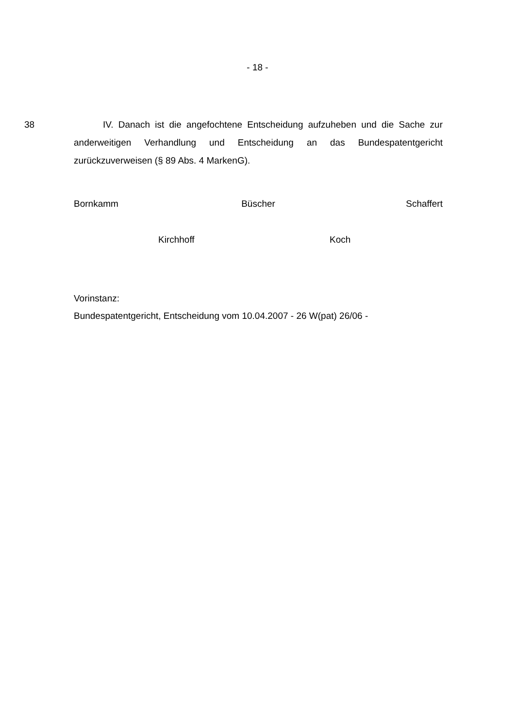- 18 -
38 IV. Danach ist die angefochtene Entscheidung aufzuheben und die Sache zur anderweitigen Verhandlung und Entscheidung an das Bundespatentgericht zurückzuverweisen (§ 89 Abs. 4 MarkenG).
Bornkamm Büscher Schaffert
Kirchhoff Koch
Vorinstanz:
Bundespatentgericht, Entscheidung vom 10.04.2007 - 26 W(pat) 26/06 -